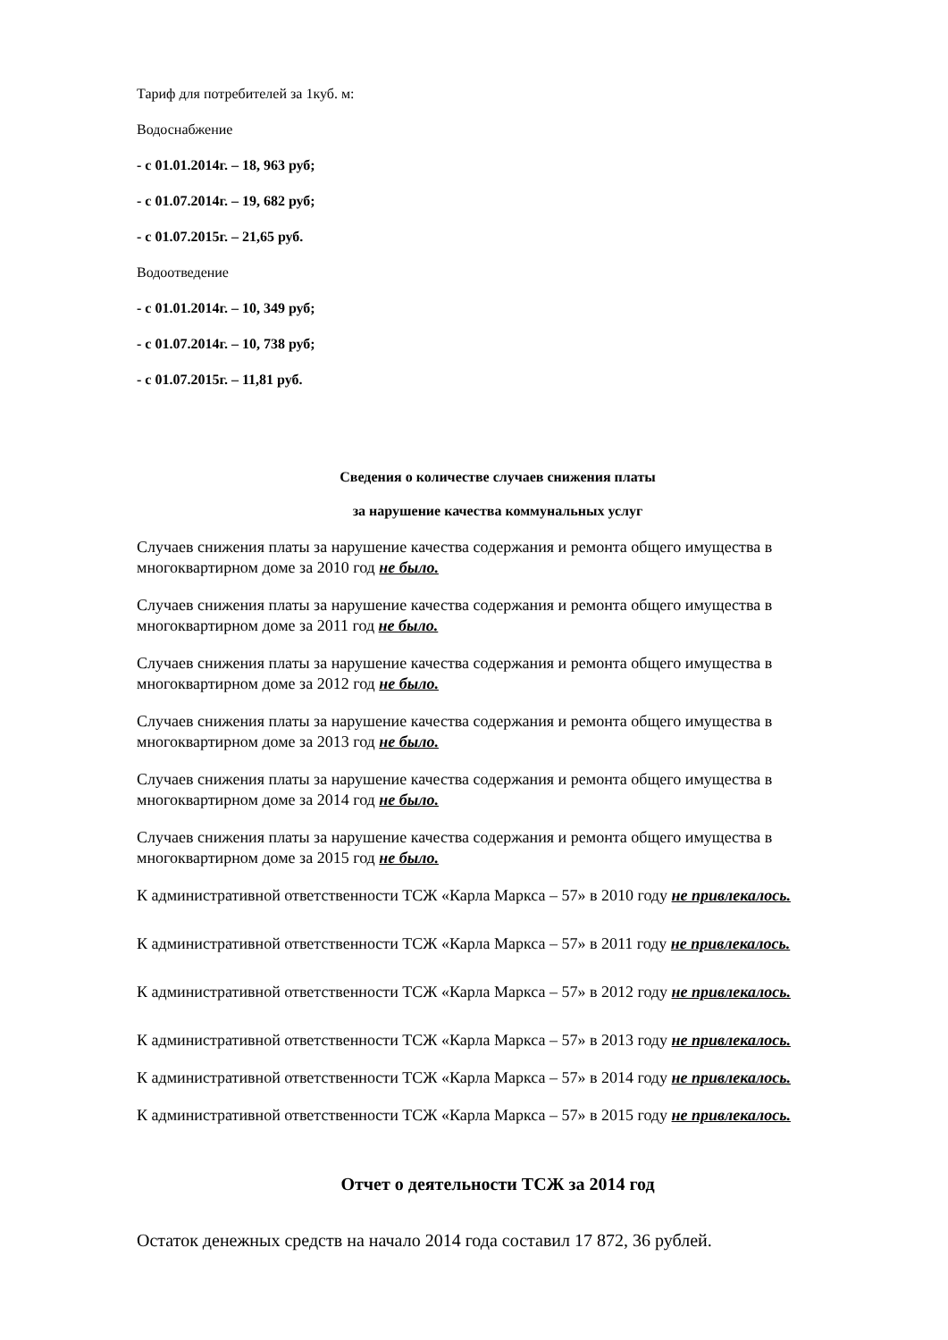Тариф для потребителей за 1куб. м:
Водоснабжение
- с 01.01.2014г. – 18, 963 руб;
- с 01.07.2014г. – 19, 682 руб;
- с 01.07.2015г. – 21,65 руб.
Водоотведение
- с 01.01.2014г. – 10, 349 руб;
- с 01.07.2014г. – 10, 738 руб;
- с 01.07.2015г. – 11,81 руб.
Сведения о количестве случаев снижения платы
за нарушение качества коммунальных услуг
Случаев снижения платы за нарушение качества содержания и ремонта общего имущества в многоквартирном доме за 2010 год не было.
Случаев снижения платы за нарушение качества содержания и ремонта общего имущества в многоквартирном доме за 2011 год не было.
Случаев снижения платы за нарушение качества содержания и ремонта общего имущества в многоквартирном доме за 2012 год не было.
Случаев снижения платы за нарушение качества содержания и ремонта общего имущества в многоквартирном доме за 2013 год не было.
Случаев снижения платы за нарушение качества содержания и ремонта общего имущества в многоквартирном доме за 2014 год не было.
Случаев снижения платы за нарушение качества содержания и ремонта общего имущества в многоквартирном доме за 2015 год не было.
К административной ответственности ТСЖ «Карла Маркса – 57» в 2010 году не привлекалось.
К административной ответственности ТСЖ «Карла Маркса – 57» в 2011 году не привлекалось.
К административной ответственности ТСЖ «Карла Маркса – 57» в 2012 году не привлекалось.
К административной ответственности ТСЖ «Карла Маркса – 57» в 2013 году не привлекалось.
К административной ответственности ТСЖ «Карла Маркса – 57» в 2014 году не привлекалось.
К административной ответственности ТСЖ «Карла Маркса – 57» в 2015 году не привлекалось.
Отчет о деятельности ТСЖ за 2014 год
Остаток денежных средств на начало 2014 года составил 17 872, 36 рублей.